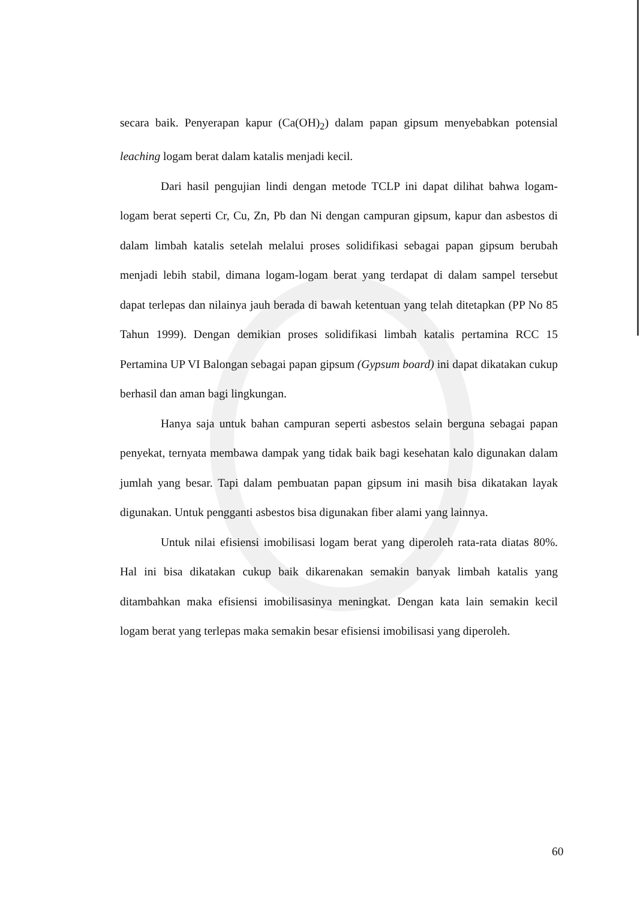secara baik. Penyerapan kapur (Ca(OH)<sub>2</sub>) dalam papan gipsum menyebabkan potensial leaching logam berat dalam katalis menjadi kecil.
Dari hasil pengujian lindi dengan metode TCLP ini dapat dilihat bahwa logam-logam berat seperti Cr, Cu, Zn, Pb dan Ni dengan campuran gipsum, kapur dan asbestos di dalam limbah katalis setelah melalui proses solidifikasi sebagai papan gipsum berubah menjadi lebih stabil, dimana logam-logam berat yang terdapat di dalam sampel tersebut dapat terlepas dan nilainya jauh berada di bawah ketentuan yang telah ditetapkan (PP No 85 Tahun 1999). Dengan demikian proses solidifikasi limbah katalis pertamina RCC 15 Pertamina UP VI Balongan sebagai papan gipsum (Gypsum board) ini dapat dikatakan cukup berhasil dan aman bagi lingkungan.
Hanya saja untuk bahan campuran seperti asbestos selain berguna sebagai papan penyekat, ternyata membawa dampak yang tidak baik bagi kesehatan kalo digunakan dalam jumlah yang besar. Tapi dalam pembuatan papan gipsum ini masih bisa dikatakan layak digunakan. Untuk pengganti asbestos bisa digunakan fiber alami yang lainnya.
Untuk nilai efisiensi imobilisasi logam berat yang diperoleh rata-rata diatas 80%. Hal ini bisa dikatakan cukup baik dikarenakan semakin banyak limbah katalis yang ditambahkan maka efisiensi imobilisasinya meningkat. Dengan kata lain semakin kecil logam berat yang terlepas maka semakin besar efisiensi imobilisasi yang diperoleh.
60